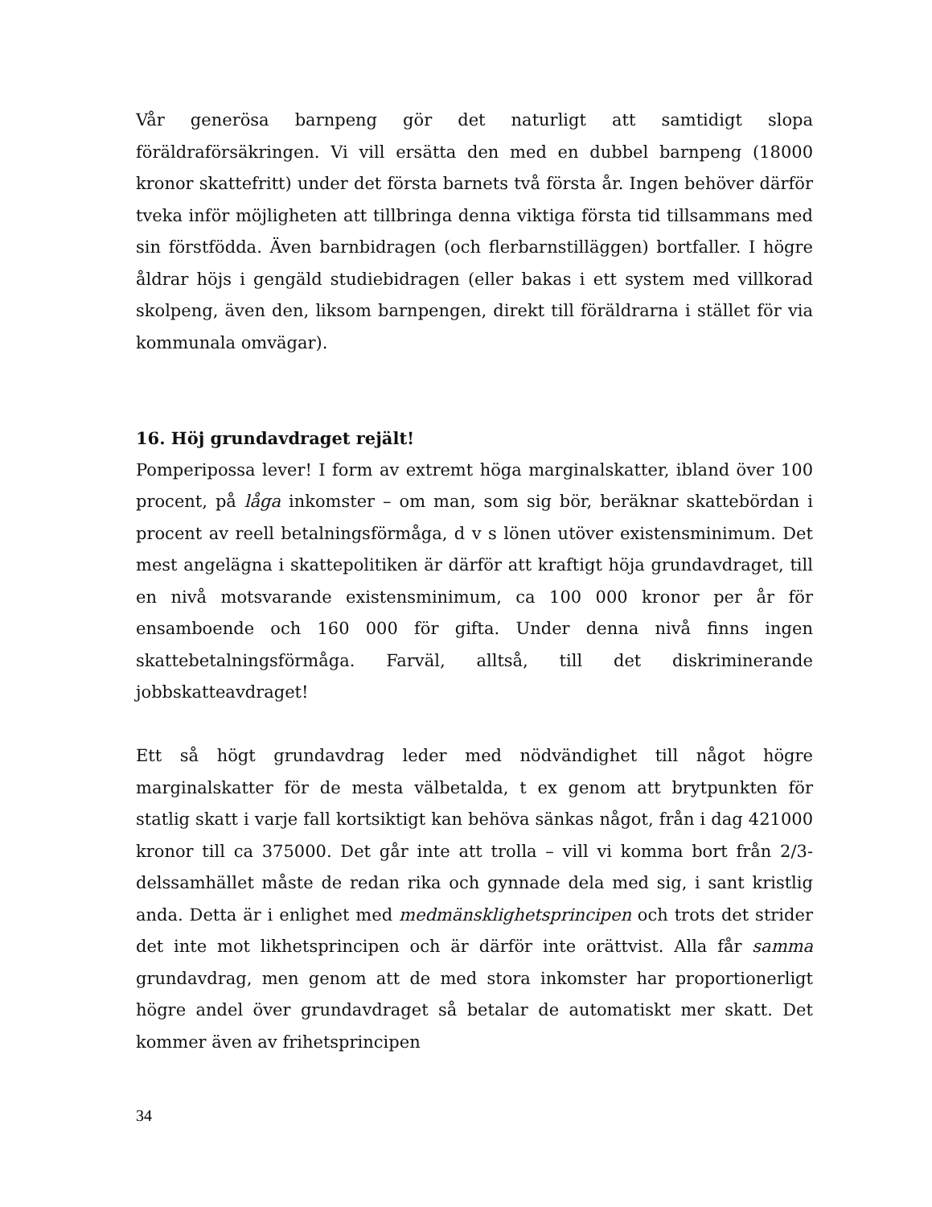Vår generösa barnpeng gör det naturligt att samtidigt slopa föräldraförsäkringen. Vi vill ersätta den med en dubbel barnpeng (18000 kronor skattefritt) under det första barnets två första år. Ingen behöver därför tveka inför möjligheten att tillbringa denna viktiga första tid tillsammans med sin förstfödda. Även barnbidragen (och flerbarnstilläggen) bortfaller. I högre åldrar höjs i gengäld studiebidragen (eller bakas i ett system med villkorad skolpeng, även den, liksom barnpengen, direkt till föräldrarna i stället för via kommunala omvägar).
16. Höj grundavdraget rejält!
Pomperipossa lever! I form av extremt höga marginalskatter, ibland över 100 procent, på låga inkomster – om man, som sig bör, beräknar skattebördan i procent av reell betalningsförmåga, d v s lönen utöver existensminimum. Det mest angelägna i skattepolitiken är därför att kraftigt höja grundavdraget, till en nivå motsvarande existensminimum, ca 100 000 kronor per år för ensamboende och 160 000 för gifta. Under denna nivå finns ingen skattebetalningsförmåga. Farväl, alltså, till det diskriminerande jobbskatteavdraget!
Ett så högt grundavdrag leder med nödvändighet till något högre marginalskatter för de mesta välbetalda, t ex genom att brytpunkten för statlig skatt i varje fall kortsiktigt kan behöva sänkas något, från i dag 421000 kronor till ca 375000. Det går inte att trolla – vill vi komma bort från 2/3-delssamhället måste de redan rika och gynnade dela med sig, i sant kristlig anda. Detta är i enlighet med medmänsklighetsprincipen och trots det strider det inte mot likhetsprincipen och är därför inte orättvist. Alla får samma grundavdrag, men genom att de med stora inkomster har proportionerligt högre andel över grundavdraget så betalar de automatiskt mer skatt. Det kommer även av frihetsprincipen
34